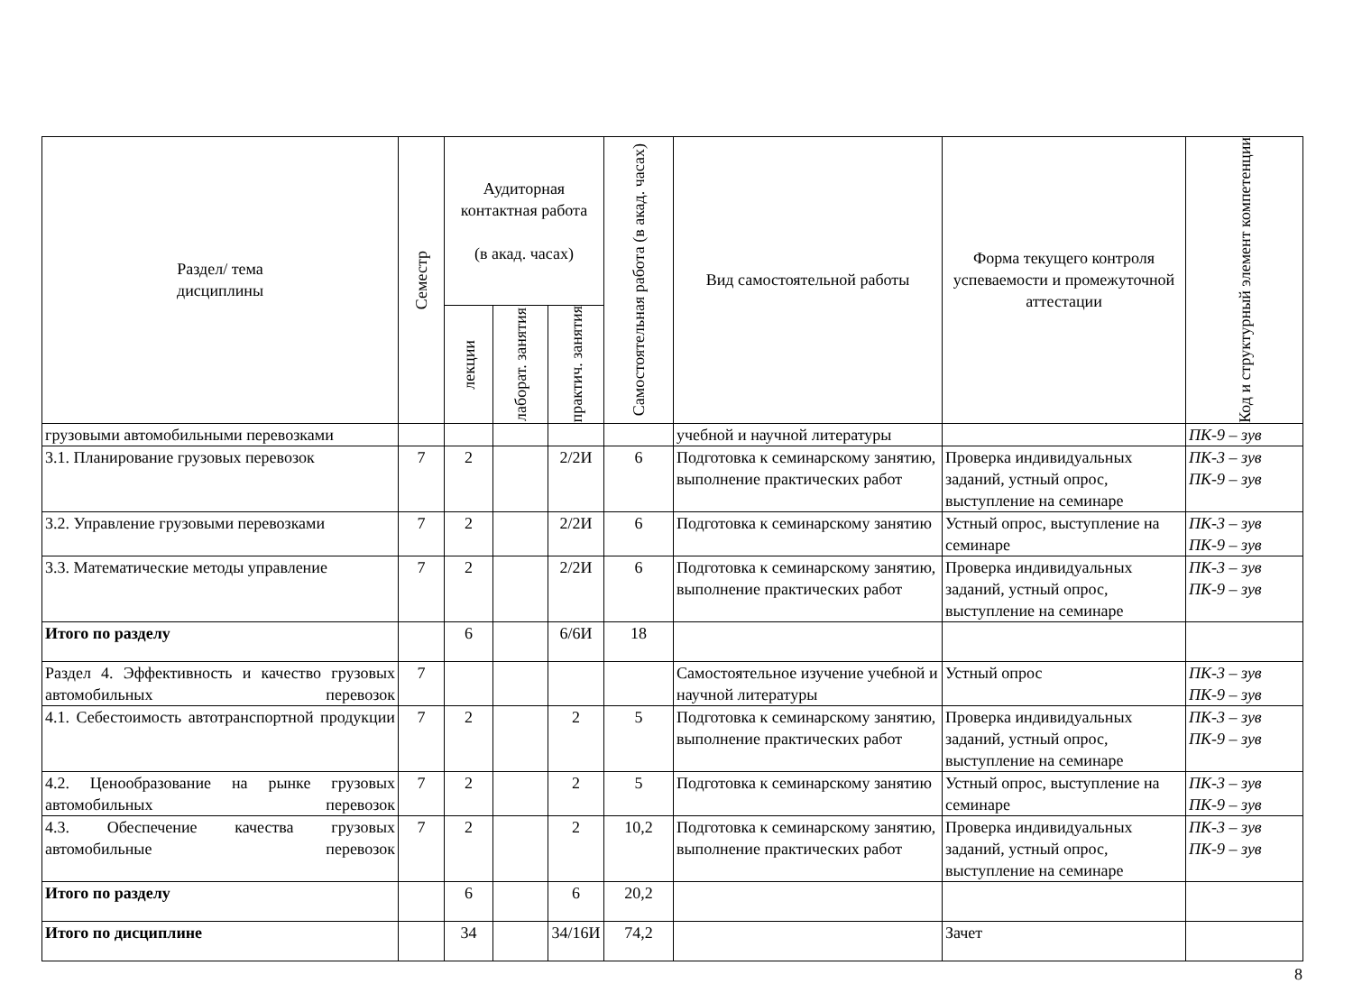| Раздел/ тема дисциплины | Семестр | Аудиторная контактная работа (в акад. часах) | | | Самостоятельная работа (в акад. часах) | Вид самостоятельной работы | Форма текущего контроля успеваемости и промежуточной аттестации | Код и структурный элемент компетенции |
| --- | --- | --- | --- | --- | --- | --- | --- | --- |
| | | лекции | лаборат. занятия | практич. занятия | | | | |
| грузовыми автомобильными перевозками | | | | | | учебной и научной литературы | | ПК-9 – зув |
| 3.1. Планирование грузовых перевозок | 7 | 2 | | 2/2И | 6 | Подготовка к семинарскому занятию, выполнение практических работ | Проверка индивидуальных заданий, устный опрос, выступление на семинаре | ПК-3 – зув ПК-9 – зув |
| 3.2. Управление грузовыми перевозками | 7 | 2 | | 2/2И | 6 | Подготовка к семинарскому занятию | Устный опрос, выступление на семинаре | ПК-3 – зув ПК-9 – зув |
| 3.3. Математические методы управление | 7 | 2 | | 2/2И | 6 | Подготовка к семинарскому занятию, выполнение практических работ | Проверка индивидуальных заданий, устный опрос, выступление на семинаре | ПК-3 – зув ПК-9 – зув |
| Итого по разделу | | 6 | | 6/6И | 18 | | | |
| Раздел 4. Эффективность и качество грузовых автомобильных перевозок | 7 | | | | | Самостоятельное изучение учебной и научной литературы | Устный опрос | ПК-3 – зув ПК-9 – зув |
| 4.1. Себестоимость автотранспортной продукции | 7 | 2 | | 2 | 5 | Подготовка к семинарскому занятию, выполнение практических работ | Проверка индивидуальных заданий, устный опрос, выступление на семинаре | ПК-3 – зув ПК-9 – зув |
| 4.2. Ценообразование на рынке грузовых автомобильных перевозок | 7 | 2 | | 2 | 5 | Подготовка к семинарскому занятию | Устный опрос, выступление на семинаре | ПК-3 – зув ПК-9 – зув |
| 4.3. Обеспечение качества грузовых автомобильные перевозок | 7 | 2 | | 2 | 10,2 | Подготовка к семинарскому занятию, выполнение практических работ | Проверка индивидуальных заданий, устный опрос, выступление на семинаре | ПК-3 – зув ПК-9 – зув |
| Итого по разделу | | 6 | | 6 | 20,2 | | | |
| Итого по дисциплине | | 34 | | 34/16И | 74,2 | | Зачет | |
8